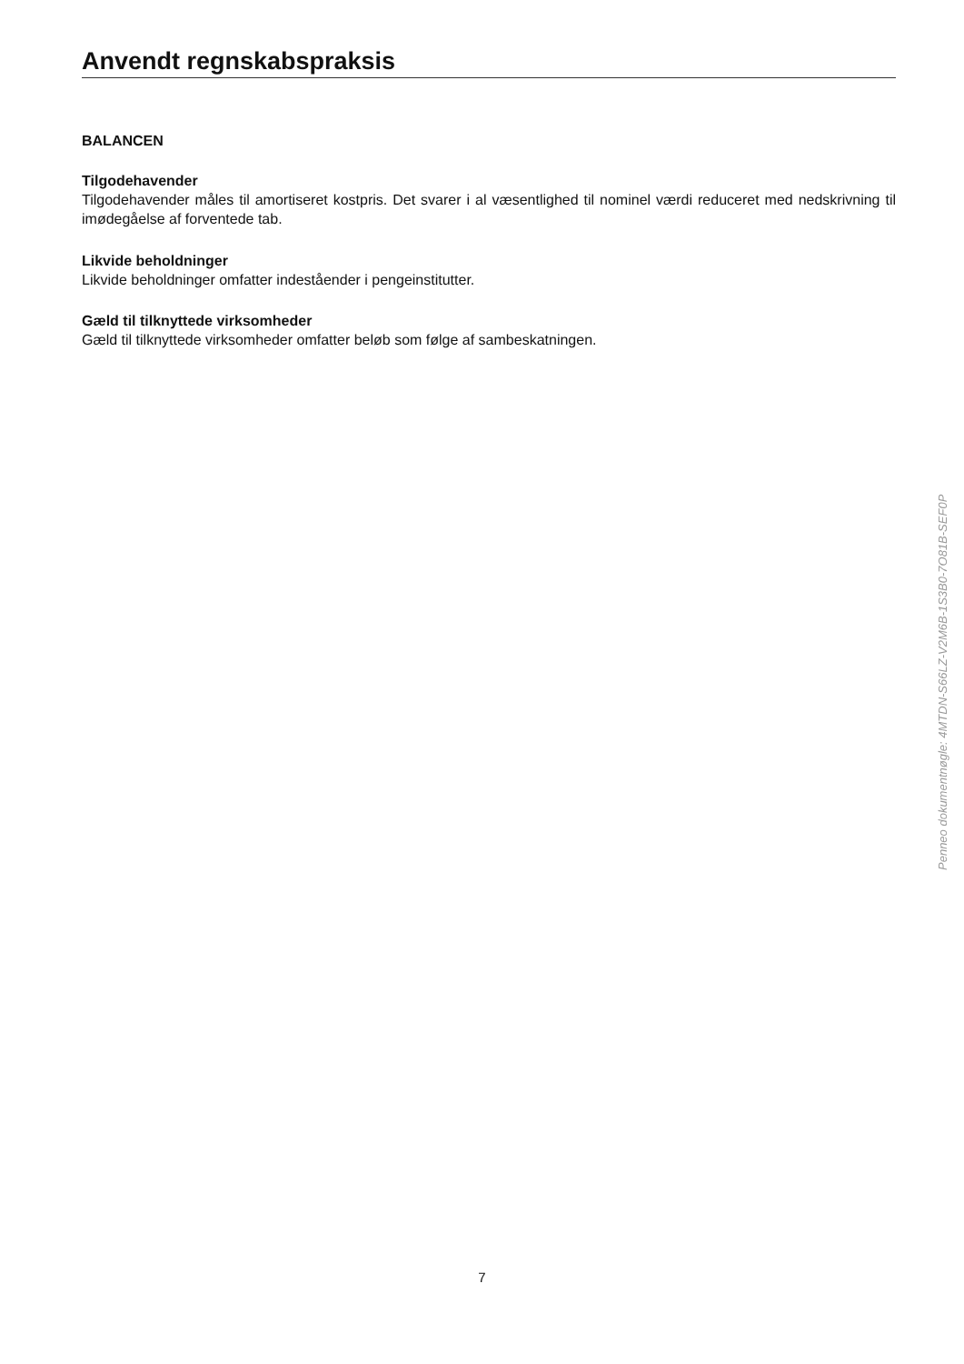Anvendt regnskabspraksis
BALANCEN
Tilgodehavender
Tilgodehavender måles til amortiseret kostpris. Det svarer i al væsentlighed til nominel værdi reduceret med nedskrivning til imødegåelse af forventede tab.
Likvide beholdninger
Likvide beholdninger omfatter indeståender i pengeinstitutter.
Gæld til tilknyttede virksomheder
Gæld til tilknyttede virksomheder omfatter beløb som følge af sambeskatningen.
Penneo dokumentnøgle: 4MTDN-S66LZ-V2M6B-1S3B0-7O81B-SEF0P
7